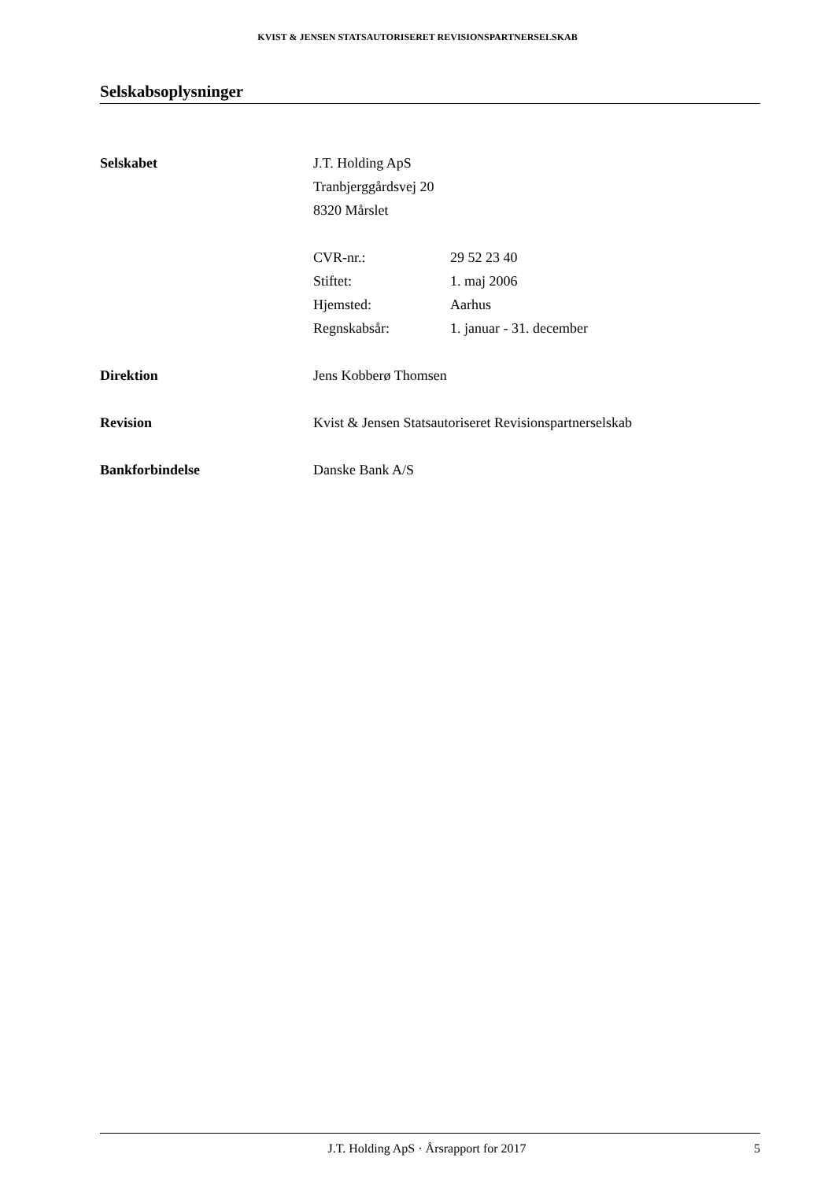KVIST & JENSEN STATSAUTORISERET REVISIONSPARTNERSELSKAB
Selskabsoplysninger
Selskabet J.T. Holding ApS
Tranbjerggårdsvej 20
8320 Mårslet
CVR-nr.: 29 52 23 40
Stiftet: 1. maj 2006
Hjemsted: Aarhus
Regnskabsår: 1. januar - 31. december
Direktion Jens Kobberø Thomsen
Revision Kvist & Jensen Statsautoriseret Revisionspartnerselskab
Bankforbindelse Danske Bank A/S
J.T. Holding ApS · Årsrapport for 2017
5